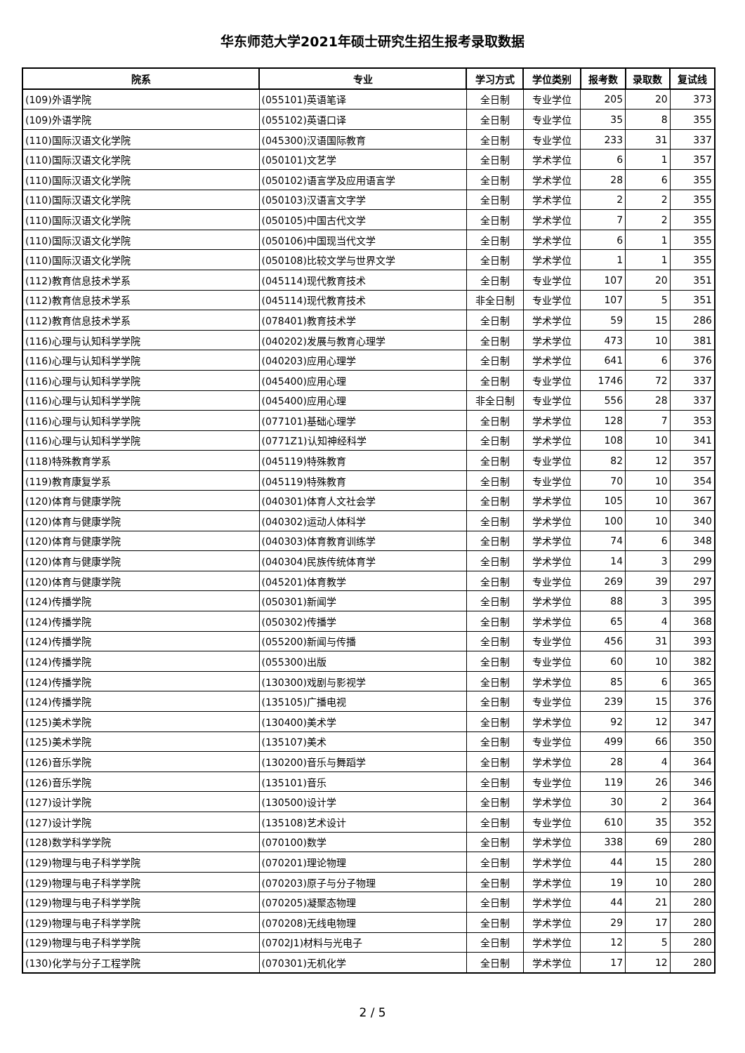华东师范大学2021年硕士研究生招生报考录取数据
| 院系 | 专业 | 学习方式 | 学位类别 | 报考数 | 录取数 | 复试线 |
| --- | --- | --- | --- | --- | --- | --- |
| (109)外语学院 | (055101)英语笔译 | 全日制 | 专业学位 | 205 | 20 | 373 |
| (109)外语学院 | (055102)英语口译 | 全日制 | 专业学位 | 35 | 8 | 355 |
| (110)国际汉语文化学院 | (045300)汉语国际教育 | 全日制 | 专业学位 | 233 | 31 | 337 |
| (110)国际汉语文化学院 | (050101)文艺学 | 全日制 | 学术学位 | 6 | 1 | 357 |
| (110)国际汉语文化学院 | (050102)语言学及应用语言学 | 全日制 | 学术学位 | 28 | 6 | 355 |
| (110)国际汉语文化学院 | (050103)汉语言文字学 | 全日制 | 学术学位 | 2 | 2 | 355 |
| (110)国际汉语文化学院 | (050105)中国古代文学 | 全日制 | 学术学位 | 7 | 2 | 355 |
| (110)国际汉语文化学院 | (050106)中国现当代文学 | 全日制 | 学术学位 | 6 | 1 | 355 |
| (110)国际汉语文化学院 | (050108)比较文学与世界文学 | 全日制 | 学术学位 | 1 | 1 | 355 |
| (112)教育信息技术学系 | (045114)现代教育技术 | 全日制 | 专业学位 | 107 | 20 | 351 |
| (112)教育信息技术学系 | (045114)现代教育技术 | 非全日制 | 专业学位 | 107 | 5 | 351 |
| (112)教育信息技术学系 | (078401)教育技术学 | 全日制 | 学术学位 | 59 | 15 | 286 |
| (116)心理与认知科学学院 | (040202)发展与教育心理学 | 全日制 | 学术学位 | 473 | 10 | 381 |
| (116)心理与认知科学学院 | (040203)应用心理学 | 全日制 | 学术学位 | 641 | 6 | 376 |
| (116)心理与认知科学学院 | (045400)应用心理 | 全日制 | 专业学位 | 1746 | 72 | 337 |
| (116)心理与认知科学学院 | (045400)应用心理 | 非全日制 | 专业学位 | 556 | 28 | 337 |
| (116)心理与认知科学学院 | (077101)基础心理学 | 全日制 | 学术学位 | 128 | 7 | 353 |
| (116)心理与认知科学学院 | (0771Z1)认知神经科学 | 全日制 | 学术学位 | 108 | 10 | 341 |
| (118)特殊教育学系 | (045119)特殊教育 | 全日制 | 专业学位 | 82 | 12 | 357 |
| (119)教育康复学系 | (045119)特殊教育 | 全日制 | 专业学位 | 70 | 10 | 354 |
| (120)体育与健康学院 | (040301)体育人文社会学 | 全日制 | 学术学位 | 105 | 10 | 367 |
| (120)体育与健康学院 | (040302)运动人体科学 | 全日制 | 学术学位 | 100 | 10 | 340 |
| (120)体育与健康学院 | (040303)体育教育训练学 | 全日制 | 学术学位 | 74 | 6 | 348 |
| (120)体育与健康学院 | (040304)民族传统体育学 | 全日制 | 学术学位 | 14 | 3 | 299 |
| (120)体育与健康学院 | (045201)体育教学 | 全日制 | 专业学位 | 269 | 39 | 297 |
| (124)传播学院 | (050301)新闻学 | 全日制 | 学术学位 | 88 | 3 | 395 |
| (124)传播学院 | (050302)传播学 | 全日制 | 学术学位 | 65 | 4 | 368 |
| (124)传播学院 | (055200)新闻与传播 | 全日制 | 专业学位 | 456 | 31 | 393 |
| (124)传播学院 | (055300)出版 | 全日制 | 专业学位 | 60 | 10 | 382 |
| (124)传播学院 | (130300)戏剧与影视学 | 全日制 | 学术学位 | 85 | 6 | 365 |
| (124)传播学院 | (135105)广播电视 | 全日制 | 专业学位 | 239 | 15 | 376 |
| (125)美术学院 | (130400)美术学 | 全日制 | 学术学位 | 92 | 12 | 347 |
| (125)美术学院 | (135107)美术 | 全日制 | 专业学位 | 499 | 66 | 350 |
| (126)音乐学院 | (130200)音乐与舞蹈学 | 全日制 | 学术学位 | 28 | 4 | 364 |
| (126)音乐学院 | (135101)音乐 | 全日制 | 专业学位 | 119 | 26 | 346 |
| (127)设计学院 | (130500)设计学 | 全日制 | 学术学位 | 30 | 2 | 364 |
| (127)设计学院 | (135108)艺术设计 | 全日制 | 专业学位 | 610 | 35 | 352 |
| (128)数学科学学院 | (070100)数学 | 全日制 | 学术学位 | 338 | 69 | 280 |
| (129)物理与电子科学学院 | (070201)理论物理 | 全日制 | 学术学位 | 44 | 15 | 280 |
| (129)物理与电子科学学院 | (070203)原子与分子物理 | 全日制 | 学术学位 | 19 | 10 | 280 |
| (129)物理与电子科学学院 | (070205)凝聚态物理 | 全日制 | 学术学位 | 44 | 21 | 280 |
| (129)物理与电子科学学院 | (070208)无线电物理 | 全日制 | 学术学位 | 29 | 17 | 280 |
| (129)物理与电子科学学院 | (0702J1)材料与光电子 | 全日制 | 学术学位 | 12 | 5 | 280 |
| (130)化学与分子工程学院 | (070301)无机化学 | 全日制 | 学术学位 | 17 | 12 | 280 |
2 / 5